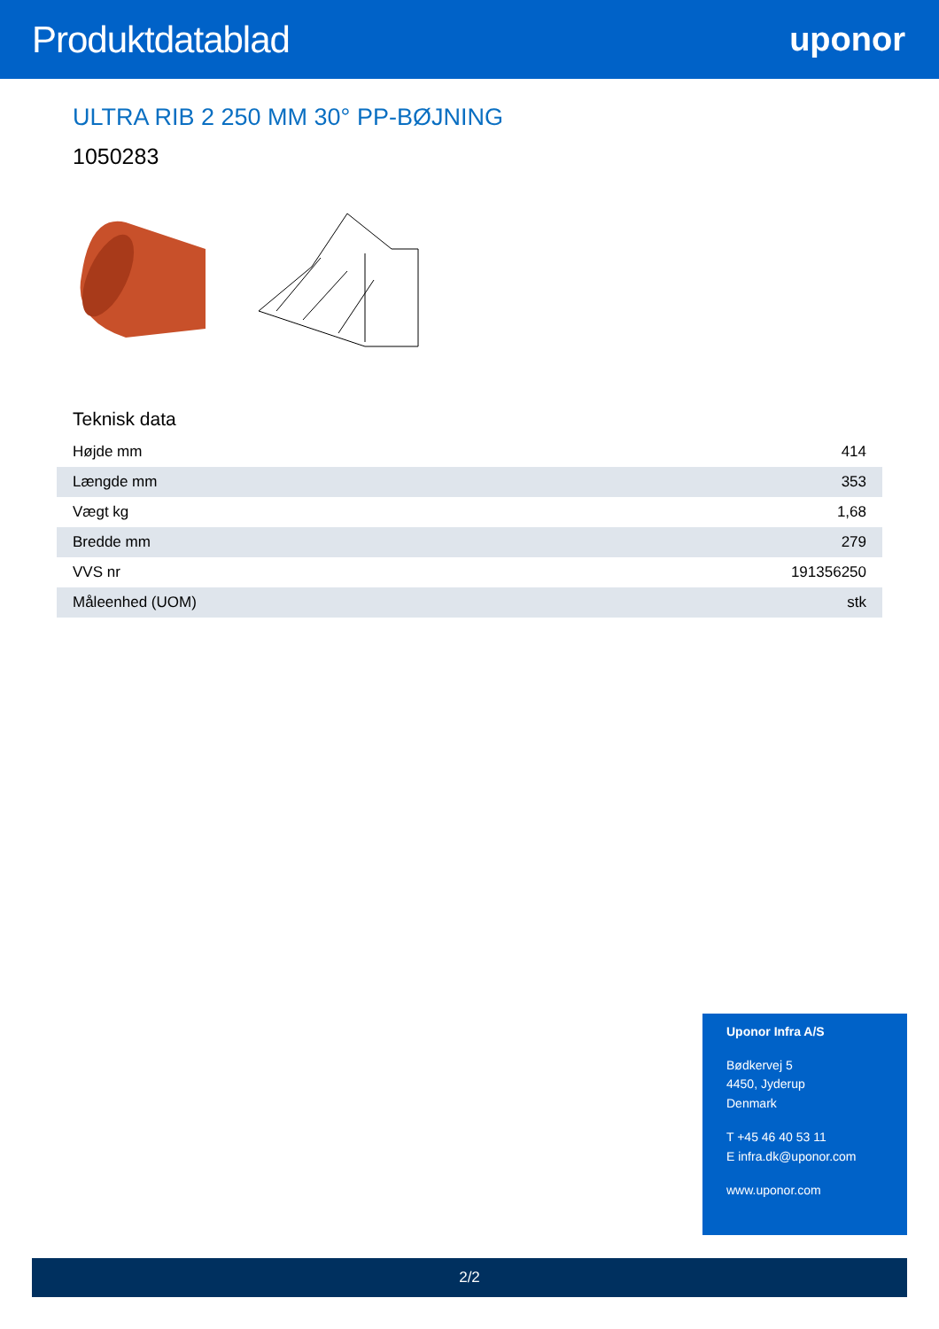Produktdatablad uponor
ULTRA RIB 2 250 MM 30° PP-BØJNING
1050283
Teknisk data
| Højde mm | 414 |
| Længde mm | 353 |
| Vægt kg | 1,68 |
| Bredde mm | 279 |
| VVS nr | 191356250 |
| Måleenhed (UOM) | stk |
Uponor Infra A/S
Bødkervej 5
4450, Jyderup
Denmark
T +45 46 40 53 11
E infra.dk@uponor.com
www.uponor.com
2/2